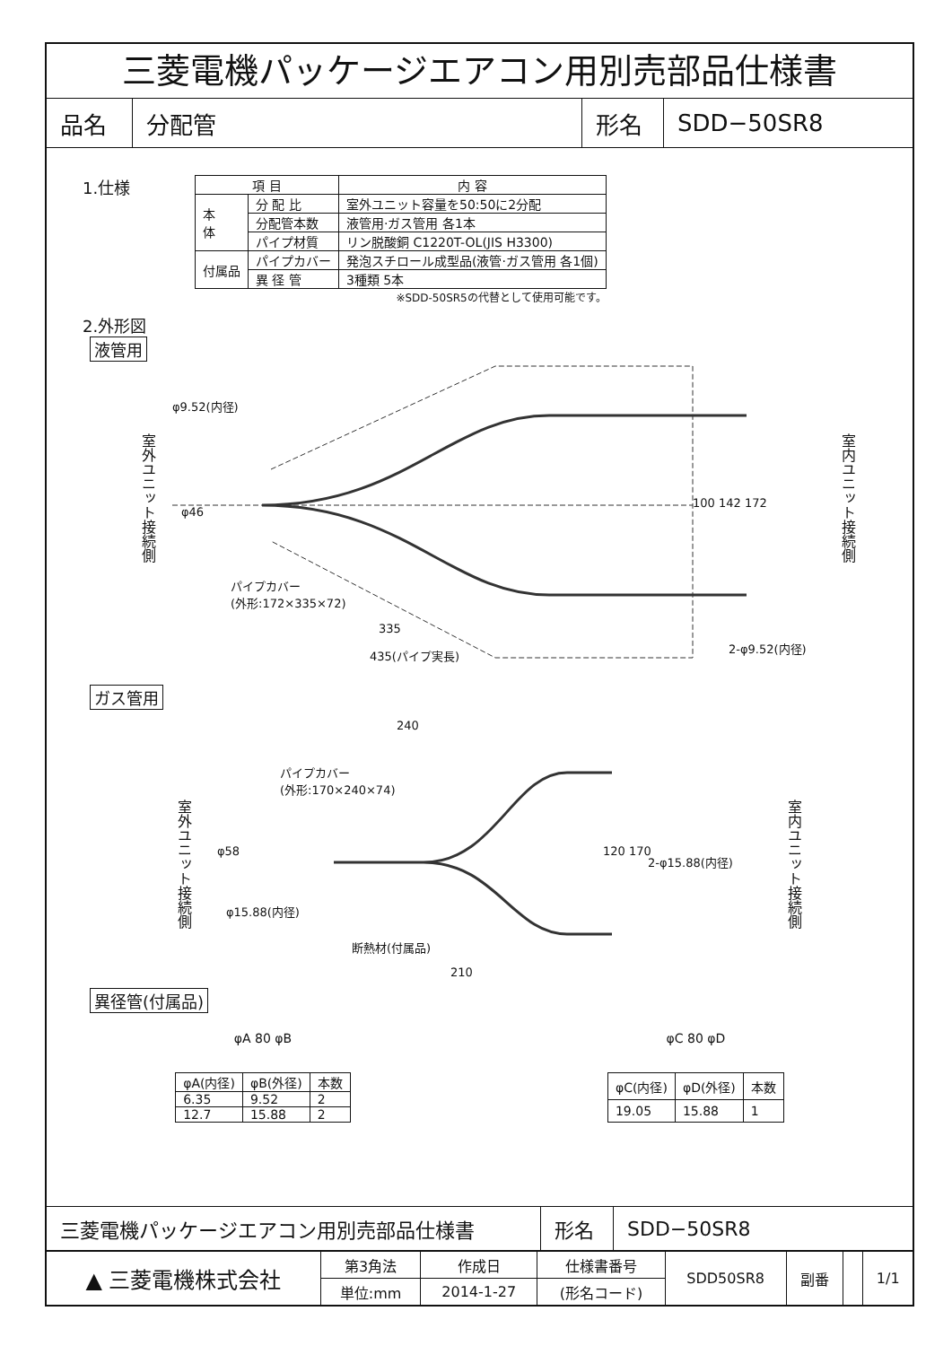三菱電機パッケージエアコン用別売部品仕様書
品名 分配管 形名 SDD−50SR8
1.仕様
| 項 目 | | 内 容 |
| --- | --- | --- |
| 本 体 | 分 配 比 | 室外ユニット容量を50:50に2分配 |
| | 分配管本数 | 液管用·ガス管用 各1本 |
| | パイプ材質 | リン脱酸銅 C1220T-OL(JIS H3300) |
| 付属品 | パイプカバー | 発泡スチロール成型品(液管·ガス管用 各1個) |
| | 異 径 管 | 3種類 5本 |
※SDD-50SR5の代替として使用可能です。
2.外形図
液管用
φ9.52(内径)
室外ユニット接続側
パイプカバー
(外形:172×335×72)
100 142 172
室内ユニット接続側
φ46
335
2-φ9.52(内径)
435(パイプ実長)
ガス管用
240
パイプカバー
(外形:170×240×74)
室外ユニット接続側
φ58 120 170
2-φ15.88(内径)
室内ユニット接続側
φ15.88(内径)
断熱材(付属品)
210
異径管(付属品)
φA 80 φB φC 80 φD
| φA(内径) | φB(外径) | 本数 |
| --- | --- | --- |
| 6.35 | 9.52 | 2 |
| 12.7 | 15.88 | 2 |
| φC(内径) | φD(外径) | 本数 |
| --- | --- | --- |
| 19.05 | 15.88 | 1 |
三菱電機パッケージエアコン用別売部品仕様書 形名 SDD−50SR8
| ▲ 三菱電機株式会社 | 第3角法 | 作成日 | 仕様書番号 | SDD50SR8 | 副番 | | 1/1 |
| | 単位:mm | 2014-1-27 | (形名コード) | | | | |